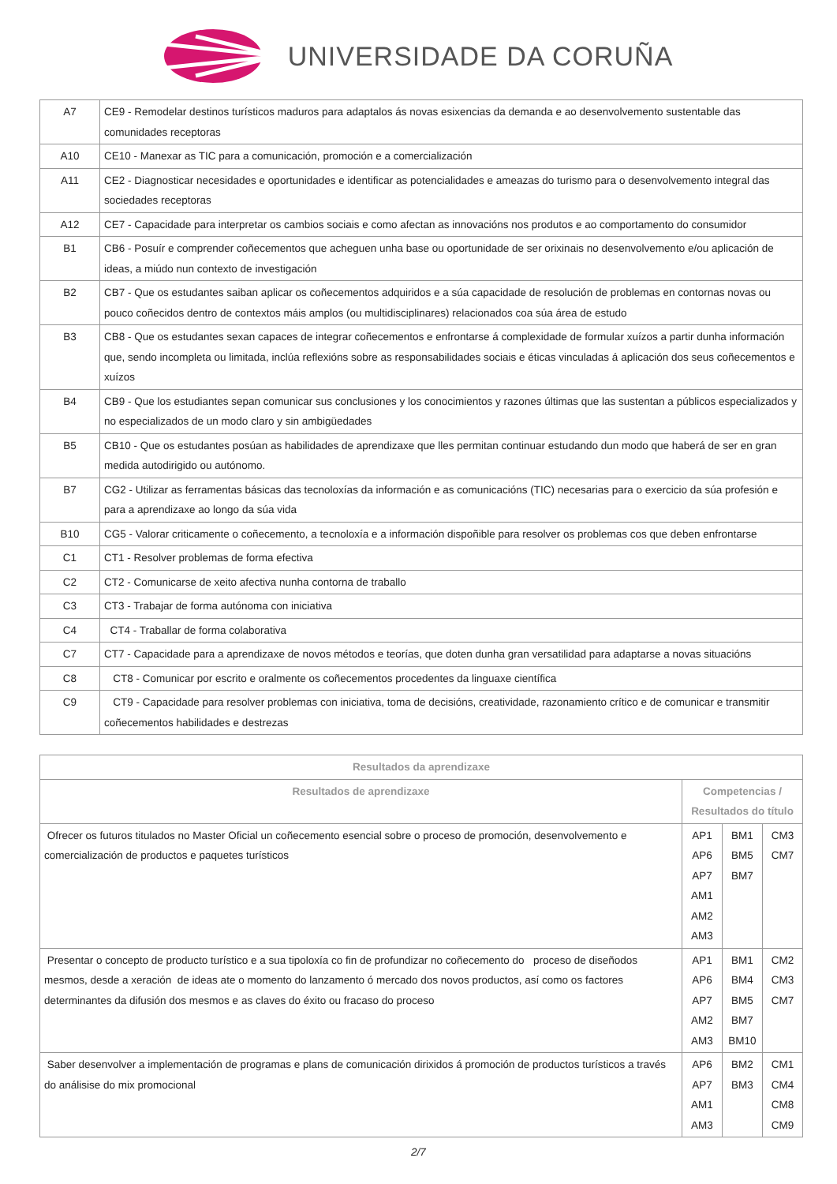UNIVERSIDADE DA CORUÑA
| A7 | CE9 - Remodelar destinos turísticos maduros para adaptalos ás novas esixencias da demanda e ao desenvolvemento sustentable das comunidades receptoras |
| A10 | CE10 - Manexar as TIC para a comunicación, promoción e a comercialización |
| A11 | CE2 - Diagnosticar necesidades e oportunidades e identificar as potencialidades e ameazas do turismo para o desenvolvemento integral das sociedades receptoras |
| A12 | CE7 - Capacidade para interpretar os cambios sociais e como afectan as innovacións nos produtos e ao comportamento do consumidor |
| B1 | CB6 - Posuír e comprender coñecementos que acheguen unha base ou oportunidade de ser orixinais no desenvolvemento e/ou aplicación de ideas, a miúdo nun contexto de investigación |
| B2 | CB7 - Que os estudantes saiban aplicar os coñecementos adquiridos e a súa capacidade de resolución de problemas en contornas novas ou pouco coñecidos dentro de contextos máis amplos (ou multidisciplinares) relacionados coa súa área de estudo |
| B3 | CB8 - Que os estudantes sexan capaces de integrar coñecementos e enfrontarse á complexidade de formular xuízos a partir dunha información que, sendo incompleta ou limitada, inclúa reflexións sobre as responsabilidades sociais e éticas vinculadas á aplicación dos seus coñecementos e xuízos |
| B4 | CB9 - Que los estudiantes sepan comunicar sus conclusiones y los conocimientos y razones últimas que las sustentan a públicos especializados y no especializados de un modo claro y sin ambigüedades |
| B5 | CB10 - Que os estudantes posúan as habilidades de aprendizaxe que lles permitan continuar estudando dun modo que haberá de ser en gran medida autodirigido ou autónomo. |
| B7 | CG2 - Utilizar as ferramentas básicas das tecnoloxías da información e as comunicacións (TIC) necesarias para o exercicio da súa profesión e para a aprendizaxe ao longo da súa vida |
| B10 | CG5 - Valorar criticamente o coñecemento, a tecnoloxía e a información dispoñible para resolver os problemas cos que deben enfrontarse |
| C1 | CT1 - Resolver problemas de forma efectiva |
| C2 | CT2 - Comunicarse de xeito afectiva nunha contorna de traballo |
| C3 | CT3 - Trabajar de forma autónoma con iniciativa |
| C4 | CT4 - Traballar de forma colaborativa |
| C7 | CT7 - Capacidade para a aprendizaxe de novos métodos e teorías, que doten dunha gran versatilidad para adaptarse a novas situacións |
| C8 | CT8 - Comunicar por escrito e oralmente os coñecementos procedentes da linguaxe científica |
| C9 | CT9 - Capacidade para resolver problemas con iniciativa, toma de decisións, creatividade, razonamiento crítico e de comunicar e transmitir coñecementos habilidades e destrezas |
| Resultados da aprendizaxe | | | |
| --- | --- | --- | --- |
| Resultados de aprendizaxe | Competencias / Resultados do título | | |
| Ofrecer os futuros titulados no Master Oficial un coñecemento esencial sobre o proceso de promoción, desenvolvemento e comercialización de productos e paquetes turísticos | AP1 AP6 AP7 AM1 AM2 AM3 | BM1 BM5 BM7 | CM3 CM7 |
| Presentar o concepto de producto turístico e a sua tipoloxía co fin de profundizar no coñecemento do proceso de diseñodos mesmos, desde a xeración de ideas ate o momento do lanzamento ó mercado dos novos productos, así como os factores determinantes da difusión dos mesmos e as claves do éxito ou fracaso do proceso | AP1 AP6 AP7 AM2 AM3 | BM1 BM4 BM5 BM7 BM10 | CM2 CM3 CM7 |
| Saber desenvolver a implementación de programas e plans de comunicación dirixidos á promoción de productos turísticos a través do análisise do mix promocional | AP6 AP7 AM1 AM3 | BM2 BM3 | CM1 CM4 CM8 CM9 |
2/7